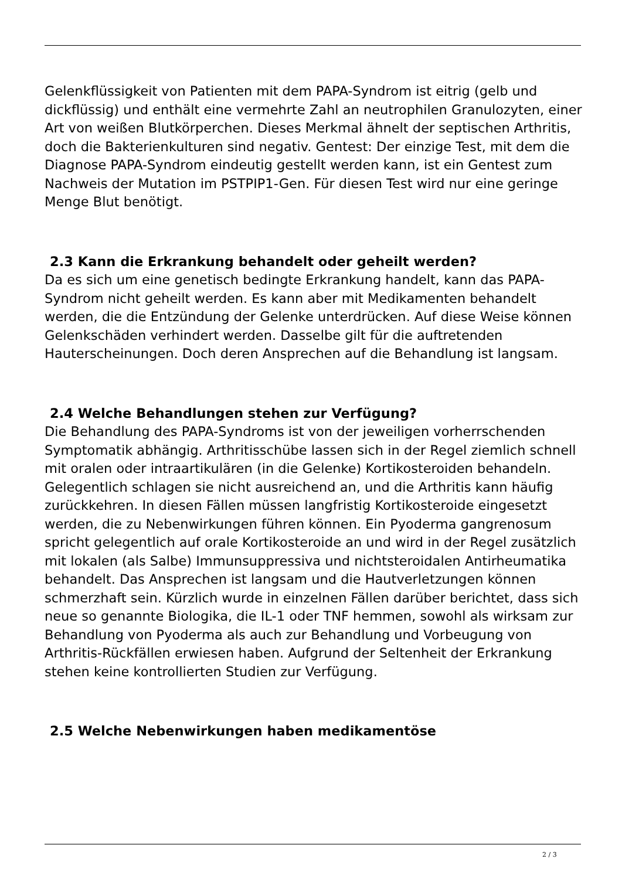Gelenkflüssigkeit von Patienten mit dem PAPA-Syndrom ist eitrig (gelb und dickflüssig) und enthält eine vermehrte Zahl an neutrophilen Granulozyten, einer Art von weißen Blutkörperchen. Dieses Merkmal ähnelt der septischen Arthritis, doch die Bakterienkulturen sind negativ. Gentest: Der einzige Test, mit dem die Diagnose PAPA-Syndrom eindeutig gestellt werden kann, ist ein Gentest zum Nachweis der Mutation im PSTPIP1-Gen. Für diesen Test wird nur eine geringe Menge Blut benötigt.
2.3 Kann die Erkrankung behandelt oder geheilt werden?
Da es sich um eine genetisch bedingte Erkrankung handelt, kann das PAPA-Syndrom nicht geheilt werden. Es kann aber mit Medikamenten behandelt werden, die die Entzündung der Gelenke unterdrücken. Auf diese Weise können Gelenkschäden verhindert werden. Dasselbe gilt für die auftretenden Hauterscheinungen. Doch deren Ansprechen auf die Behandlung ist langsam.
2.4 Welche Behandlungen stehen zur Verfügung?
Die Behandlung des PAPA-Syndroms ist von der jeweiligen vorherrschenden Symptomatik abhängig. Arthritisschübe lassen sich in der Regel ziemlich schnell mit oralen oder intraartikulären (in die Gelenke) Kortikosteroiden behandeln. Gelegentlich schlagen sie nicht ausreichend an, und die Arthritis kann häufig zurückkehren. In diesen Fällen müssen langfristig Kortikosteroide eingesetzt werden, die zu Nebenwirkungen führen können. Ein Pyoderma gangrenosum spricht gelegentlich auf orale Kortikosteroide an und wird in der Regel zusätzlich mit lokalen (als Salbe) Immunsuppressiva und nichtsteroidalen Antirheumatika behandelt. Das Ansprechen ist langsam und die Hautverletzungen können schmerzhaft sein. Kürzlich wurde in einzelnen Fällen darüber berichtet, dass sich neue so genannte Biologika, die IL-1 oder TNF hemmen, sowohl als wirksam zur Behandlung von Pyoderma als auch zur Behandlung und Vorbeugung von Arthritis-Rückfällen erwiesen haben. Aufgrund der Seltenheit der Erkrankung stehen keine kontrollierten Studien zur Verfügung.
2.5 Welche Nebenwirkungen haben medikamentöse
2 / 3